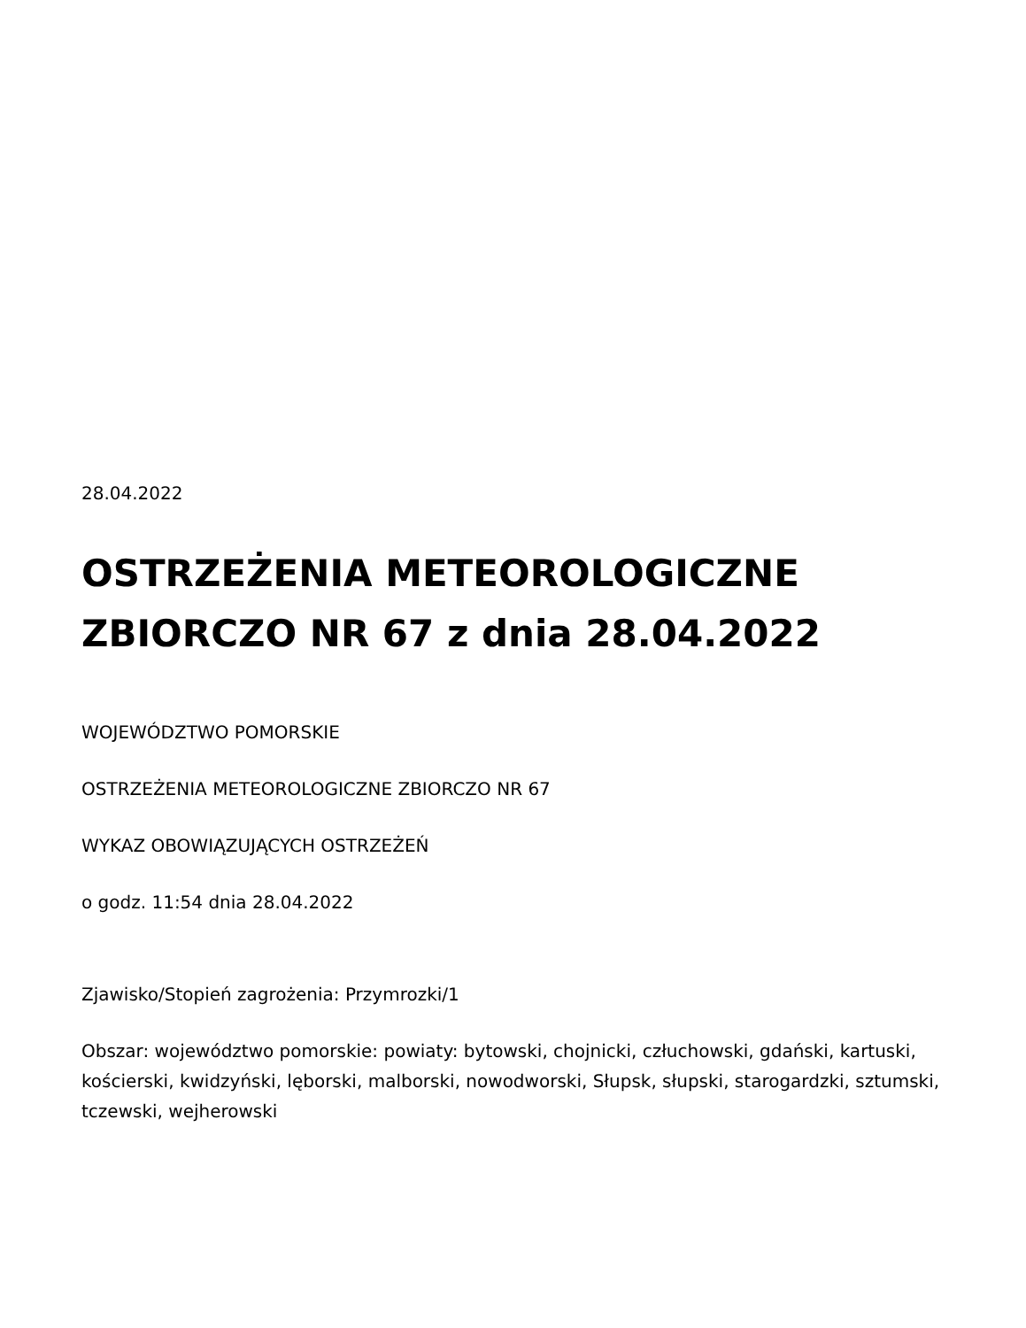28.04.2022
OSTRZEŻENIA METEOROLOGICZNE ZBIORCZO NR 67 z dnia 28.04.2022
WOJEWÓDZTWO POMORSKIE
OSTRZEŻENIA METEOROLOGICZNE ZBIORCZO NR 67
WYKAZ OBOWIĄZUJĄCYCH OSTRZEŻEŃ
o godz. 11:54 dnia 28.04.2022
Zjawisko/Stopień zagrożenia: Przymrozki/1
Obszar: województwo pomorskie: powiaty: bytowski, chojnicki, człuchowski, gdański, kartuski, kościerski, kwidzyński, lęborski, malborski, nowodworski, Słupsk, słupski, starogardzki, sztumski, tczewski, wejherowski